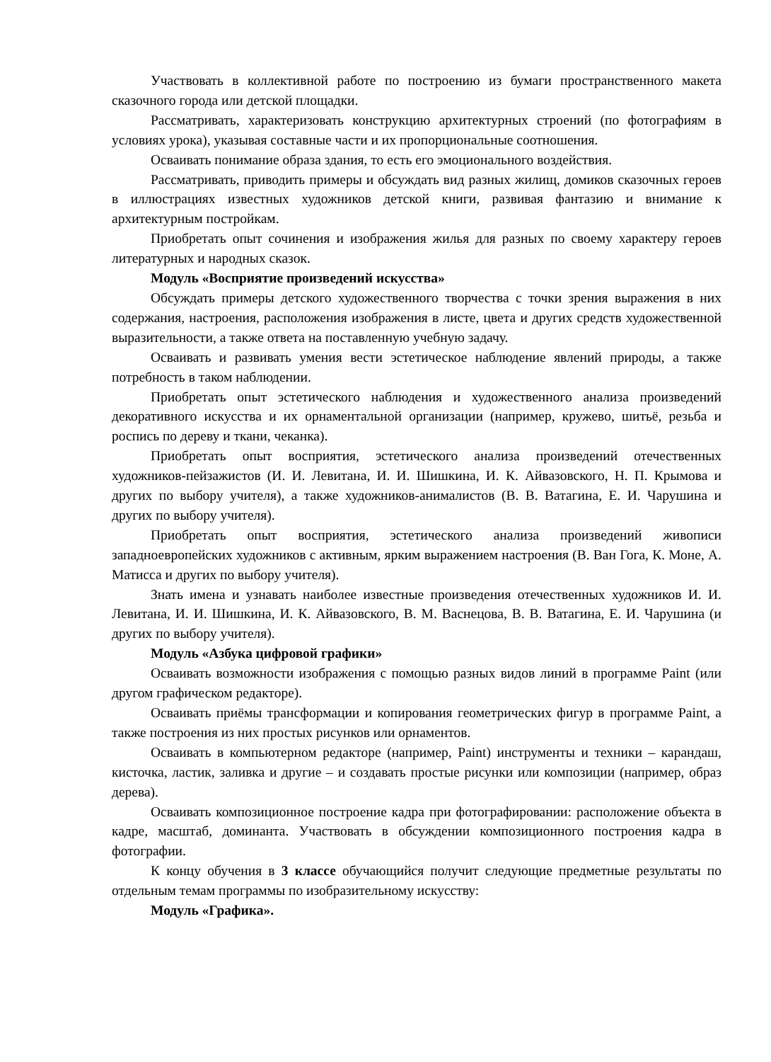Участвовать в коллективной работе по построению из бумаги пространственного макета сказочного города или детской площадки.
Рассматривать, характеризовать конструкцию архитектурных строений (по фотографиям в условиях урока), указывая составные части и их пропорциональные соотношения.
Осваивать понимание образа здания, то есть его эмоционального воздействия.
Рассматривать, приводить примеры и обсуждать вид разных жилищ, домиков сказочных героев в иллюстрациях известных художников детской книги, развивая фантазию и внимание к архитектурным постройкам.
Приобретать опыт сочинения и изображения жилья для разных по своему характеру героев литературных и народных сказок.
Модуль «Восприятие произведений искусства»
Обсуждать примеры детского художественного творчества с точки зрения выражения в них содержания, настроения, расположения изображения в листе, цвета и других средств художественной выразительности, а также ответа на поставленную учебную задачу.
Осваивать и развивать умения вести эстетическое наблюдение явлений природы, а также потребность в таком наблюдении.
Приобретать опыт эстетического наблюдения и художественного анализа произведений декоративного искусства и их орнаментальной организации (например, кружево, шитьё, резьба и роспись по дереву и ткани, чеканка).
Приобретать опыт восприятия, эстетического анализа произведений отечественных художников-пейзажистов (И. И. Левитана, И. И. Шишкина, И. К. Айвазовского, Н. П. Крымова и других по выбору учителя), а также художников-анималистов (В. В. Ватагина, Е. И. Чарушина и других по выбору учителя).
Приобретать опыт восприятия, эстетического анализа произведений живописи западноевропейских художников с активным, ярким выражением настроения (В. Ван Гога, К. Моне, А. Матисса и других по выбору учителя).
Знать имена и узнавать наиболее известные произведения отечественных художников И. И. Левитана, И. И. Шишкина, И. К. Айвазовского, В. М. Васнецова, В. В. Ватагина, Е. И. Чарушина (и других по выбору учителя).
Модуль «Азбука цифровой графики»
Осваивать возможности изображения с помощью разных видов линий в программе Paint (или другом графическом редакторе).
Осваивать приёмы трансформации и копирования геометрических фигур в программе Paint, а также построения из них простых рисунков или орнаментов.
Осваивать в компьютерном редакторе (например, Paint) инструменты и техники – карандаш, кисточка, ластик, заливка и другие – и создавать простые рисунки или композиции (например, образ дерева).
Осваивать композиционное построение кадра при фотографировании: расположение объекта в кадре, масштаб, доминанта. Участвовать в обсуждении композиционного построения кадра в фотографии.
К концу обучения в 3 классе обучающийся получит следующие предметные результаты по отдельным темам программы по изобразительному искусству:
Модуль «Графика».